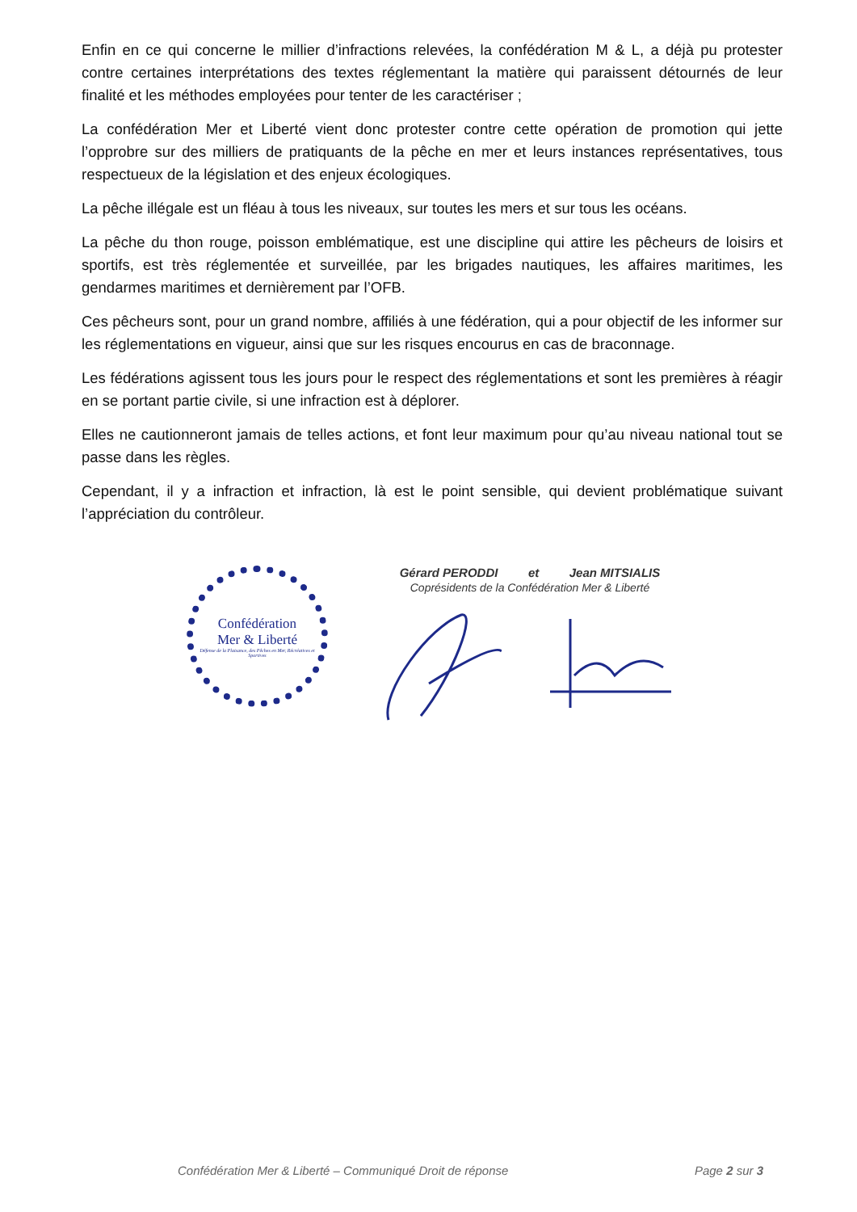Enfin en ce qui concerne le millier d’infractions relevées, la confédération M & L, a déjà pu protester contre certaines interprétations des textes réglementant la matière qui paraissent détournés de leur finalité et les méthodes employées pour tenter de les caractériser ;
La confédération Mer et Liberté vient donc protester contre cette opération de promotion qui jette l’opprobre sur des milliers de pratiquants de la pêche en mer et leurs instances représentatives, tous respectueux de la législation et des enjeux écologiques.
La pêche illégale est un fléau à tous les niveaux, sur toutes les mers et sur tous les océans.
La pêche du thon rouge, poisson emblématique, est une discipline qui attire les pêcheurs de loisirs et sportifs, est très réglementée et surveillée, par les brigades nautiques, les affaires maritimes, les gendarmes maritimes et dernièrement par l’OFB.
Ces pêcheurs sont, pour un grand nombre, affiliés à une fédération, qui a pour objectif de les informer sur les réglementations en vigueur, ainsi que sur les risques encourus en cas de braconnage.
Les fédérations agissent tous les jours pour le respect des réglementations et sont les premières à réagir en se portant partie civile, si une infraction est à déplorer.
Elles ne cautionneront jamais de telles actions, et font leur maximum pour qu’au niveau national tout se passe dans les règles.
Cependant, il y a infraction et infraction, là est le point sensible, qui devient problématique suivant l’appréciation du contrôleur.
Confédération
Mer & Liberté
Défense de la Plaisance, des Pêches en Mer, Récréatives et Sportives
Gérard PERODDI et Jean MITSIALIS
Coprésidents de la Confédération Mer & Liberté
Confédération Mer & Liberté – Communiqué Droit de réponse Page 2 sur 3